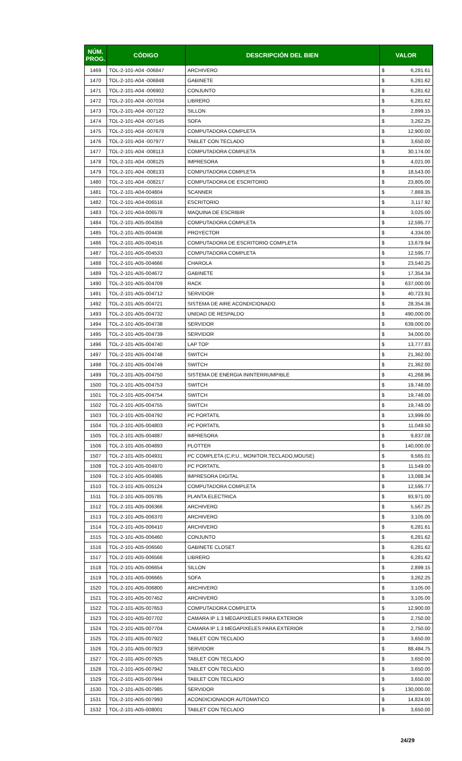| NÚM. PROG. | CÓDIGO | DESCRIPCIÓN DEL BIEN | VALOR | |
| --- | --- | --- | --- | --- |
| 1469 | TOL-2-101-A04 -006847 | ARCHIVERO | $ | 6,281.61 |
| 1470 | TOL-2-101-A04 -006848 | GABINETE | $ | 6,281.62 |
| 1471 | TOL-2-101-A04 -006902 | CONJUNTO | $ | 6,281.62 |
| 1472 | TOL-2-101-A04 -007034 | LIBRERO | $ | 6,281.62 |
| 1473 | TOL-2-101-A04 -007122 | SILLON | $ | 2,899.15 |
| 1474 | TOL-2-101-A04 -007145 | SOFA | $ | 3,262.25 |
| 1475 | TOL-2-101-A04 -007678 | COMPUTADORA COMPLETA | $ | 12,900.00 |
| 1476 | TOL-2-101-A04 -007977 | TABLET CON TECLADO | $ | 3,650.00 |
| 1477 | TOL-2-101-A04 -008113 | COMPUTADORA COMPLETA | $ | 30,174.00 |
| 1478 | TOL-2-101-A04 -008125 | IMPRESORA | $ | 4,021.00 |
| 1479 | TOL-2-101-A04 -008133 | COMPUTADORA COMPLETA | $ | 18,543.00 |
| 1480 | TOL-2-101-A04 -008217 | COMPUTADORA DE ESCRITORIO | $ | 23,805.00 |
| 1481 | TOL-2-101-A04-004804 | SCANNER | $ | 7,869.35 |
| 1482 | TOL-2-101-A04-006516 | ESCRITORIO | $ | 3,117.92 |
| 1483 | TOL-2-101-A04-006578 | MAQUINA DE ESCRIBIR | $ | 3,025.00 |
| 1484 | TOL-2-101-A05-004359 | COMPUTADORA COMPLETA | $ | 12,595.77 |
| 1485 | TOL-2-101-A05-004436 | PROYECTOR | $ | 4,334.00 |
| 1486 | TOL-2-101-A05-004516 | COMPUTADORA DE ESCRITORIO COMPLETA | $ | 13,679.94 |
| 1487 | TOL-2-101-A05-004533 | COMPUTADORA COMPLETA | $ | 12,595.77 |
| 1488 | TOL-2-101-A05-004666 | CHAROLA | $ | 23,540.25 |
| 1489 | TOL-2-101-A05-004672 | GABINETE | $ | 17,354.34 |
| 1490 | TOL-2-101-A05-004709 | RACK | $ | 637,000.00 |
| 1491 | TOL-2-101-A05-004712 | SERVIDOR | $ | 40,723.91 |
| 1492 | TOL-2-101-A05-004721 | SISTEMA DE AIRE ACONDICIONADO | $ | 28,354.36 |
| 1493 | TOL-2-101-A05-004732 | UNIDAD DE RESPALDO | $ | 490,000.00 |
| 1494 | TOL-2-101-A05-004738 | SERVIDOR | $ | 639,000.00 |
| 1495 | TOL-2-101-A05-004739 | SERVIDOR | $ | 34,000.00 |
| 1496 | TOL-2-101-A05-004740 | LAP TOP | $ | 13,777.83 |
| 1497 | TOL-2-101-A05-004748 | SWITCH | $ | 21,362.00 |
| 1498 | TOL-2-101-A05-004749 | SWITCH | $ | 21,362.00 |
| 1499 | TOL-2-101-A05-004750 | SISTEMA DE ENERGIA ININTERRUMPIBLE | $ | 41,268.96 |
| 1500 | TOL-2-101-A05-004753 | SWITCH | $ | 19,748.00 |
| 1501 | TOL-2-101-A05-004754 | SWITCH | $ | 19,748.00 |
| 1502 | TOL-2-101-A05-004755 | SWITCH | $ | 19,748.00 |
| 1503 | TOL-2-101-A05-004792 | PC PORTATIL | $ | 13,999.00 |
| 1504 | TOL-2-101-A05-004803 | PC PORTATIL | $ | 11,049.50 |
| 1505 | TOL-2-101-A05-004887 | IMPRESORA | $ | 9,837.08 |
| 1506 | TOL-2-101-A05-004893 | PLOTTER | $ | 140,000.00 |
| 1507 | TOL-2-101-A05-004931 | PC COMPLETA (C.P.U., MONITOR,TECLADO,MOUSE) | $ | 9,565.01 |
| 1508 | TOL-2-101-A05-004970 | PC PORTATIL | $ | 11,549.00 |
| 1509 | TOL-2-101-A05-004985 | IMPRESORA DIGITAL | $ | 13,088.34 |
| 1510 | TOL-2-101-A05-005124 | COMPUTADORA COMPLETA | $ | 12,595.77 |
| 1511 | TOL-2-101-A05-005785 | PLANTA ELECTRICA | $ | 93,971.00 |
| 1512 | TOL-2-101-A05-006366 | ARCHIVERO | $ | 5,567.25 |
| 1513 | TOL-2-101-A05-006370 | ARCHIVERO | $ | 3,105.00 |
| 1514 | TOL-2-101-A05-006410 | ARCHIVERO | $ | 6,281.61 |
| 1515 | TOL-2-101-A05-006460 | CONJUNTO | $ | 6,281.62 |
| 1516 | TOL-2-101-A05-006560 | GABINETE CLOSET | $ | 6,281.62 |
| 1517 | TOL-2-101-A05-006566 | LIBRERO | $ | 6,281.62 |
| 1518 | TOL-2-101-A05-006654 | SILLON | $ | 2,899.15 |
| 1519 | TOL-2-101-A05-006665 | SOFA | $ | 3,262.25 |
| 1520 | TOL-2-101-A05-006800 | ARCHIVERO | $ | 3,105.00 |
| 1521 | TOL-2-101-A05-007452 | ARCHIVERO | $ | 3,105.00 |
| 1522 | TOL-2-101-A05-007653 | COMPUTADORA COMPLETA | $ | 12,900.00 |
| 1523 | TOL-2-101-A05-007702 | CAMARA IP 1.3 MEGAPIXELES PARA EXTERIOR | $ | 2,750.00 |
| 1524 | TOL-2-101-A05-007704 | CAMARA IP 1.3 MEGAPIXELES PARA EXTERIOR | $ | 2,750.00 |
| 1525 | TOL-2-101-A05-007922 | TABLET CON TECLADO | $ | 3,650.00 |
| 1526 | TOL-2-101-A05-007923 | SERVIDOR | $ | 88,484.75 |
| 1527 | TOL-2-101-A05-007925 | TABLET CON TECLADO | $ | 3,650.00 |
| 1528 | TOL-2-101-A05-007942 | TABLET CON TECLADO | $ | 3,650.00 |
| 1529 | TOL-2-101-A05-007944 | TABLET CON TECLADO | $ | 3,650.00 |
| 1530 | TOL-2-101-A05-007985 | SERVIDOR | $ | 130,000.00 |
| 1531 | TOL-2-101-A05-007993 | ACONDICIONADOR AUTOMATICO | $ | 14,824.00 |
| 1532 | TOL-2-101-A05-008001 | TABLET CON TECLADO | $ | 3,650.00 |
24/29